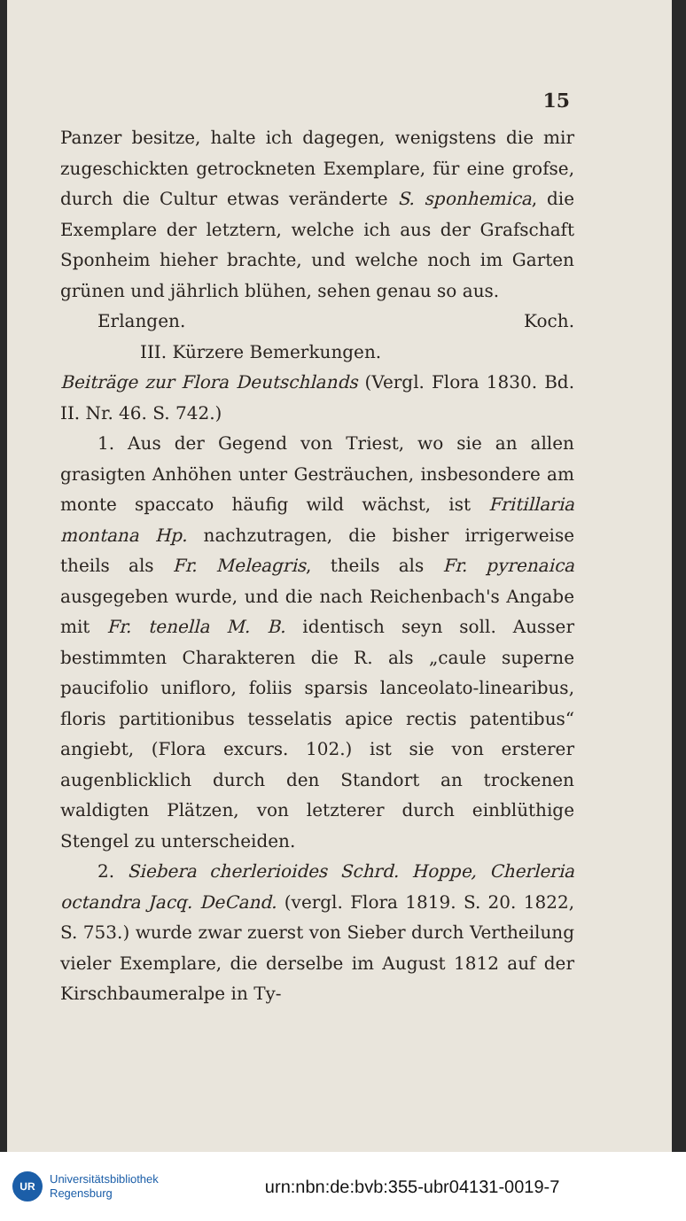15
Panzer besitze, halte ich dagegen, wenigstens die mir zugeschickten getrockneten Exemplare, für eine grofse, durch die Cultur etwas veränderte S. sponhemica, die Exemplare der letztern, welche ich aus der Grafschaft Sponheim hieher brachte, und welche noch im Garten grünen und jährlich blühen, sehen genau so aus.
Erlangen. Koch.
III. Kürzere Bemerkungen.
Beiträge zur Flora Deutschlands (Vergl. Flora 1830. Bd. II. Nr. 46. S. 742.)
1. Aus der Gegend von Triest, wo sie an allen grasigten Anhöhen unter Gesträuchen, insbesondere am monte spaccato häufig wild wächst, ist Fritillaria montana Hp. nachzutragen, die bisher irrigerweise theils als Fr. Meleagris, theils als Fr. pyrenaica ausgegeben wurde, und die nach Reichenbach's Angabe mit Fr. tenella M. B. identisch seyn soll. Ausser bestimmten Charakteren die R. als „caule superne paucifolio unifloro, foliis sparsis lanceolato-linearibus, floris partitionibus tesselatis apice rectis patentibus“ angiebt, (Flora excurs. 102.) ist sie von ersterer augenblicklich durch den Standort an trockenen waldigten Plätzen, von letzterer durch einblüthige Stengel zu unterscheiden.
2. Siebera cherlerioides Schrd. Hoppe, Cherleria octandra Jacq. DeCand. (vergl. Flora 1819. S. 20. 1822, S. 753.) wurde zwar zuerst von Sieber durch Vertheilung vieler Exemplare, die derselbe im August 1812 auf der Kirschbaumeralpe in Ty-
UR
Universitätsbibliothek
Regensburg
urn:nbn:de:bvb:355-ubr04131-0019-7